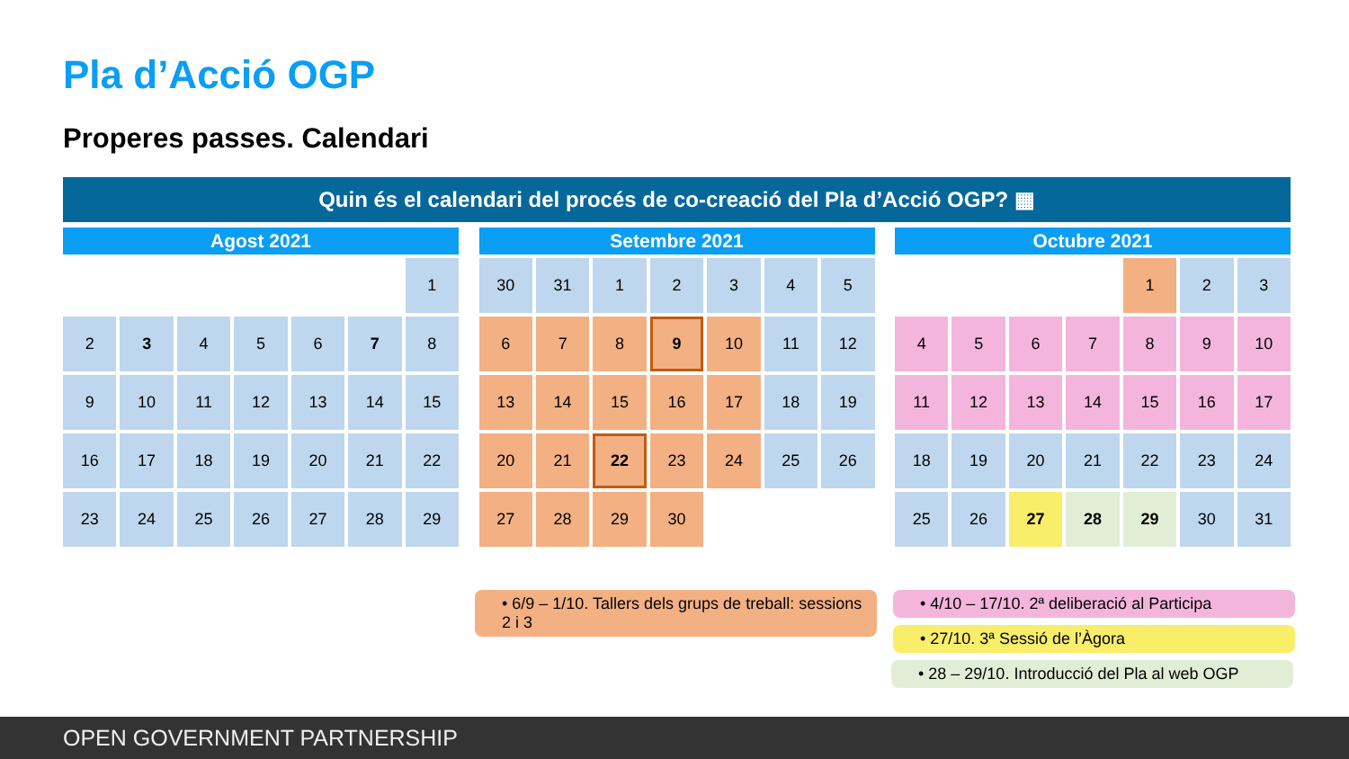Pla d’Acció OGP
Properes passes. Calendari
Quin és el calendari del procés de co-creació del Pla d’Acció OGP? ▦
| Agost 2021 | | | | | | |
| --- | --- | --- | --- | --- | --- | --- |
| | | | | | | 1 |
| 2 | 3 | 4 | 5 | 6 | 7 | 8 |
| 9 | 10 | 11 | 12 | 13 | 14 | 15 |
| 16 | 17 | 18 | 19 | 20 | 21 | 22 |
| 23 | 24 | 25 | 26 | 27 | 28 | 29 |
| Setembre 2021 | | | | | | |
| --- | --- | --- | --- | --- | --- | --- |
| 30 | 31 | 1 | 2 | 3 | 4 | 5 |
| 6 | 7 | 8 | 9 | 10 | 11 | 12 |
| 13 | 14 | 15 | 16 | 17 | 18 | 19 |
| 20 | 21 | 22 | 23 | 24 | 25 | 26 |
| 27 | 28 | 29 | 30 | | | |
| Octubre 2021 | | | | | | |
| --- | --- | --- | --- | --- | --- | --- |
| | | | | 1 | 2 | 3 |
| 4 | 5 | 6 | 7 | 8 | 9 | 10 |
| 11 | 12 | 13 | 14 | 15 | 16 | 17 |
| 18 | 19 | 20 | 21 | 22 | 23 | 24 |
| 25 | 26 | 27 | 28 | 29 | 30 | 31 |
• 6/9 – 1/10. Tallers dels grups de treball: sessions 2 i 3
• 4/10 – 17/10. 2ª deliberació al Participa
• 27/10. 3ª Sessió de l’Àgora
• 28 – 29/10. Introducció del Pla al web OGP
OPEN GOVERNMENT PARTNERSHIP